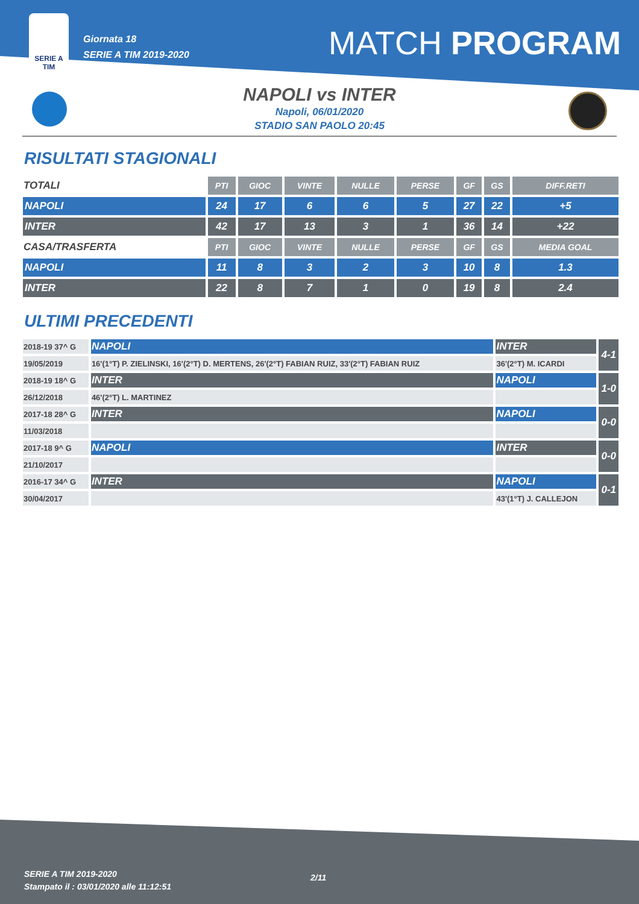SERIE A
TIM
Giornata 18
SERIE A TIM 2019-2020
MATCH PROGRAM
NAPOLI vs INTER
Napoli, 06/01/2020
STADIO SAN PAOLO 20:45
RISULTATI STAGIONALI
| TOTALI | PTI | GIOC | VINTE | NULLE | PERSE | GF | GS | DIFF.RETI |
| NAPOLI | 24 | 17 | 6 | 6 | 5 | 27 | 22 | +5 |
| INTER | 42 | 17 | 13 | 3 | 1 | 36 | 14 | +22 |
| CASA/TRASFERTA | PTI | GIOC | VINTE | NULLE | PERSE | GF | GS | MEDIA GOAL |
| NAPOLI | 11 | 8 | 3 | 2 | 3 | 10 | 8 | 1.3 |
| INTER | 22 | 8 | 7 | 1 | 0 | 19 | 8 | 2.4 |
ULTIMI PRECEDENTI
| 2018-19 37^ G | NAPOLI | INTER | 4-1 |
| 19/05/2019 | 16'(1°T) P. ZIELINSKI, 16'(2°T) D. MERTENS, 26'(2°T) FABIAN RUIZ, 33'(2°T) FABIAN RUIZ | 36'(2°T) M. ICARDI | |
| 2018-19 18^ G | INTER | NAPOLI | 1-0 |
| 26/12/2018 | 46'(2°T) L. MARTINEZ | | |
| 2017-18 28^ G | INTER | NAPOLI | 0-0 |
| 11/03/2018 | | | |
| 2017-18 9^ G | NAPOLI | INTER | 0-0 |
| 21/10/2017 | | | |
| 2016-17 34^ G | INTER | NAPOLI | 0-1 |
| 30/04/2017 | | 43'(1°T) J. CALLEJON | |
SERIE A TIM 2019-2020
Stampato il : 03/01/2020 alle 11:12:51
2/11